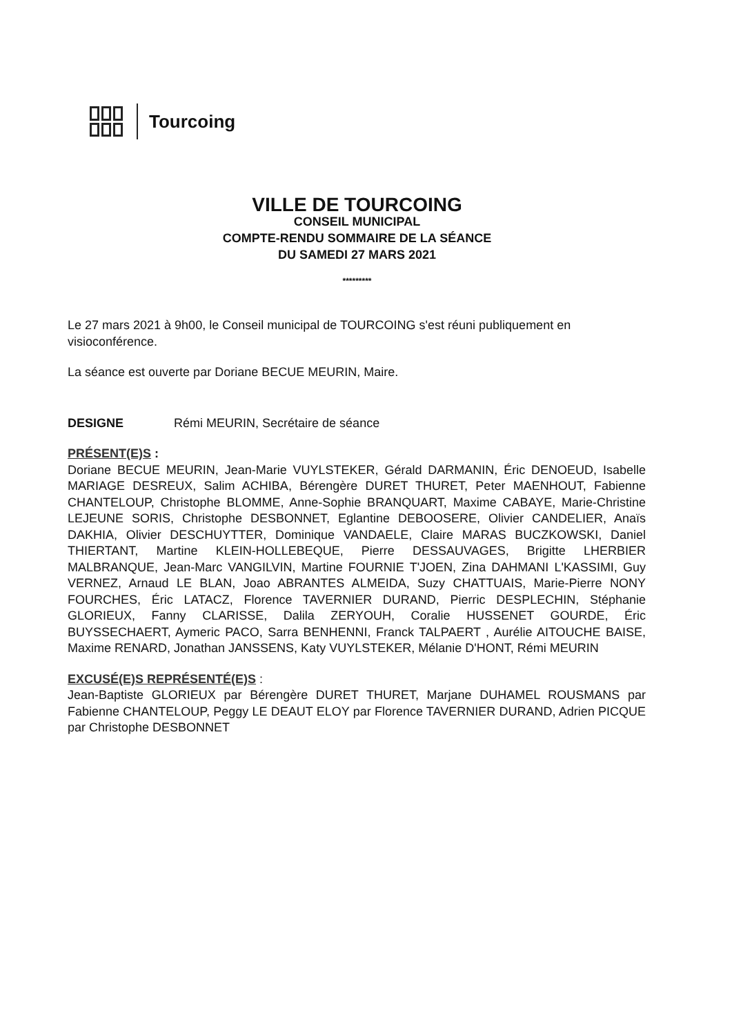Tourcoing
VILLE DE TOURCOING
CONSEIL MUNICIPAL
COMPTE-RENDU SOMMAIRE DE LA SÉANCE
DU SAMEDI 27 MARS 2021
*********
Le 27 mars 2021 à 9h00, le Conseil municipal de TOURCOING s'est réuni publiquement en visioconférence.
La séance est ouverte par Doriane BECUE MEURIN, Maire.
DESIGNE Rémi MEURIN, Secrétaire de séance
PRÉSENT(E)S :
Doriane BECUE MEURIN, Jean-Marie VUYLSTEKER, Gérald DARMANIN, Éric DENOEUD, Isabelle MARIAGE DESREUX, Salim ACHIBA, Bérengère DURET THURET, Peter MAENHOUT, Fabienne CHANTELOUP, Christophe BLOMME, Anne-Sophie BRANQUART, Maxime CABAYE, Marie-Christine LEJEUNE SORIS, Christophe DESBONNET, Eglantine DEBOOSERE, Olivier CANDELIER, Anaïs DAKHIA, Olivier DESCHUYTTER, Dominique VANDAELE, Claire MARAS BUCZKOWSKI, Daniel THIERTANT, Martine KLEIN-HOLLEBEQUE, Pierre DESSAUVAGES, Brigitte LHERBIER MALBRANQUE, Jean-Marc VANGILVIN, Martine FOURNIE T'JOEN, Zina DAHMANI L'KASSIMI, Guy VERNEZ, Arnaud LE BLAN, Joao ABRANTES ALMEIDA, Suzy CHATTUAIS, Marie-Pierre NONY FOURCHES, Éric LATACZ, Florence TAVERNIER DURAND, Pierric DESPLECHIN, Stéphanie GLORIEUX, Fanny CLARISSE, Dalila ZERYOUH, Coralie HUSSENET GOURDE, Éric BUYSSECHAERT, Aymeric PACO, Sarra BENHENNI, Franck TALPAERT , Aurélie AITOUCHE BAISE, Maxime RENARD, Jonathan JANSSENS, Katy VUYLSTEKER, Mélanie D'HONT, Rémi MEURIN
EXCUSÉ(E)S REPRÉSENTÉ(E)S :
Jean-Baptiste GLORIEUX par Bérengère DURET THURET, Marjane DUHAMEL ROUSMANS par Fabienne CHANTELOUP, Peggy LE DEAUT ELOY par Florence TAVERNIER DURAND, Adrien PICQUE par Christophe DESBONNET